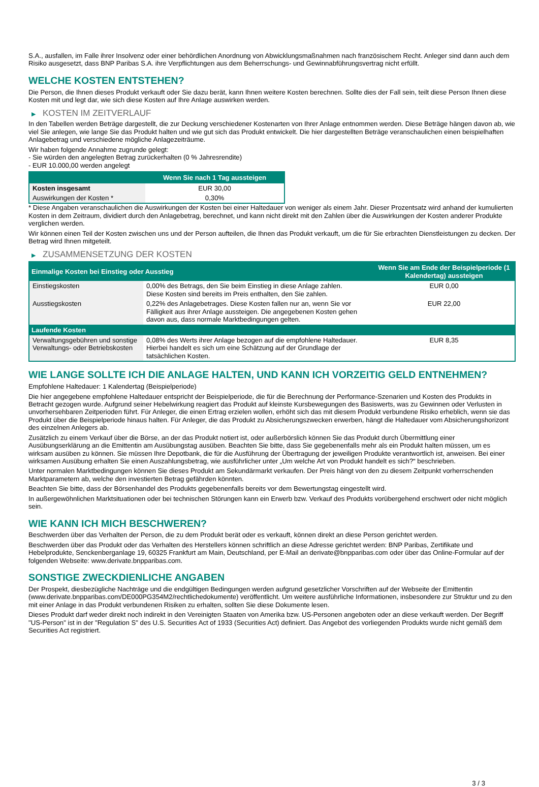S.A., ausfallen, im Falle ihrer Insolvenz oder einer behördlichen Anordnung von Abwicklungsmaßnahmen nach französischem Recht. Anleger sind dann auch dem Risiko ausgesetzt, dass BNP Paribas S.A. ihre Verpflichtungen aus dem Beherrschungs- und Gewinnabführungsvertrag nicht erfüllt.
WELCHE KOSTEN ENTSTEHEN?
Die Person, die Ihnen dieses Produkt verkauft oder Sie dazu berät, kann Ihnen weitere Kosten berechnen. Sollte dies der Fall sein, teilt diese Person Ihnen diese Kosten mit und legt dar, wie sich diese Kosten auf Ihre Anlage auswirken werden.
▶ KOSTEN IM ZEITVERLAUF
In den Tabellen werden Beträge dargestellt, die zur Deckung verschiedener Kostenarten von Ihrer Anlage entnommen werden. Diese Beträge hängen davon ab, wie viel Sie anlegen, wie lange Sie das Produkt halten und wie gut sich das Produkt entwickelt. Die hier dargestellten Beträge veranschaulichen einen beispielhaften Anlagebetrag und verschiedene mögliche Anlagezeiträume.
Wir haben folgende Annahme zugrunde gelegt:
- Sie würden den angelegten Betrag zurückerhalten (0 % Jahresrendite)
- EUR 10.000,00 werden angelegt
| | Wenn Sie nach 1 Tag aussteigen |
| --- | --- |
| Kosten insgesamt | EUR 30,00 |
| Auswirkungen der Kosten * | 0,30% |
* Diese Angaben veranschaulichen die Auswirkungen der Kosten bei einer Haltedauer von weniger als einem Jahr. Dieser Prozentsatz wird anhand der kumulierten Kosten in dem Zeitraum, dividiert durch den Anlagebetrag, berechnet, und kann nicht direkt mit den Zahlen über die Auswirkungen der Kosten anderer Produkte verglichen werden.
Wir können einen Teil der Kosten zwischen uns und der Person aufteilen, die Ihnen das Produkt verkauft, um die für Sie erbrachten Dienstleistungen zu decken. Der Betrag wird Ihnen mitgeteilt.
▶ ZUSAMMENSETZUNG DER KOSTEN
| Einmalige Kosten bei Einstieg oder Ausstieg | | Wenn Sie am Ende der Beispielperiode (1 Kalendertag) aussteigen |
| --- | --- | --- |
| Einstiegskosten | 0,00% des Betrags, den Sie beim Einstieg in diese Anlage zahlen. Diese Kosten sind bereits im Preis enthalten, den Sie zahlen. | EUR 0,00 |
| Ausstiegskosten | 0,22% des Anlagebetrages. Diese Kosten fallen nur an, wenn Sie vor Fälligkeit aus ihrer Anlage aussteigen. Die angegebenen Kosten gehen davon aus, dass normale Marktbedingungen gelten. | EUR 22,00 |
| Laufende Kosten | | |
| Verwaltungsgebühren und sonstige Verwaltungs- oder Betriebskosten | 0,08% des Werts ihrer Anlage bezogen auf die empfohlene Haltedauer. Hierbei handelt es sich um eine Schätzung auf der Grundlage der tatsächlichen Kosten. | EUR 8,35 |
WIE LANGE SOLLTE ICH DIE ANLAGE HALTEN, UND KANN ICH VORZEITIG GELD ENTNEHMEN?
Empfohlene Haltedauer: 1 Kalendertag (Beispielperiode)
Die hier angegebene empfohlene Haltedauer entspricht der Beispielperiode, die für die Berechnung der Performance-Szenarien und Kosten des Produkts in Betracht gezogen wurde. Aufgrund seiner Hebelwirkung reagiert das Produkt auf kleinste Kursbewegungen des Basiswerts, was zu Gewinnen oder Verlusten in unvorhersehbaren Zeitperioden führt. Für Anleger, die einen Ertrag erzielen wollen, erhöht sich das mit diesem Produkt verbundene Risiko erheblich, wenn sie das Produkt über die Beispielperiode hinaus halten. Für Anleger, die das Produkt zu Absicherungszwecken erwerben, hängt die Haltedauer vom Absicherungshorizont des einzelnen Anlegers ab.
Zusätzlich zu einem Verkauf über die Börse, an der das Produkt notiert ist, oder außerbörslich können Sie das Produkt durch Übermittlung einer Ausübungserklärung an die Emittentin am Ausübungstag ausüben. Beachten Sie bitte, dass Sie gegebenenfalls mehr als ein Produkt halten müssen, um es wirksam ausüben zu können. Sie müssen Ihre Depotbank, die für die Ausführung der Übertragung der jeweiligen Produkte verantwortlich ist, anweisen. Bei einer wirksamen Ausübung erhalten Sie einen Auszahlungsbetrag, wie ausführlicher unter „Um welche Art von Produkt handelt es sich?“ beschrieben.
Unter normalen Marktbedingungen können Sie dieses Produkt am Sekundärmarkt verkaufen. Der Preis hängt von den zu diesem Zeitpunkt vorherrschenden Marktparametern ab, welche den investierten Betrag gefährden könnten.
Beachten Sie bitte, dass der Börsenhandel des Produkts gegebenenfalls bereits vor dem Bewertungstag eingestellt wird.
In außergewöhnlichen Marktsituationen oder bei technischen Störungen kann ein Erwerb bzw. Verkauf des Produkts vorübergehend erschwert oder nicht möglich sein.
WIE KANN ICH MICH BESCHWEREN?
Beschwerden über das Verhalten der Person, die zu dem Produkt berät oder es verkauft, können direkt an diese Person gerichtet werden.
Beschwerden über das Produkt oder das Verhalten des Herstellers können schriftlich an diese Adresse gerichtet werden: BNP Paribas, Zertifikate und Hebelprodukte, Senckenberganlage 19, 60325 Frankfurt am Main, Deutschland, per E-Mail an derivate@bnpparibas.com oder über das Online-Formular auf der folgenden Webseite: www.derivate.bnpparibas.com.
SONSTIGE ZWECKDIENLICHE ANGABEN
Der Prospekt, diesbezügliche Nachträge und die endgültigen Bedingungen werden aufgrund gesetzlicher Vorschriften auf der Webseite der Emittentin (www.derivate.bnpparibas.com/DE000PG354M2/rechtlichedokumente) veröffentlicht. Um weitere ausführliche Informationen, insbesondere zur Struktur und zu den mit einer Anlage in das Produkt verbundenen Risiken zu erhalten, sollten Sie diese Dokumente lesen.
Dieses Produkt darf weder direkt noch indirekt in den Vereinigten Staaten von Amerika bzw. US-Personen angeboten oder an diese verkauft werden. Der Begriff "US-Person" ist in der "Regulation S" des U.S. Securities Act of 1933 (Securities Act) definiert. Das Angebot des vorliegenden Produkts wurde nicht gemäß dem Securities Act registriert.
3 / 3